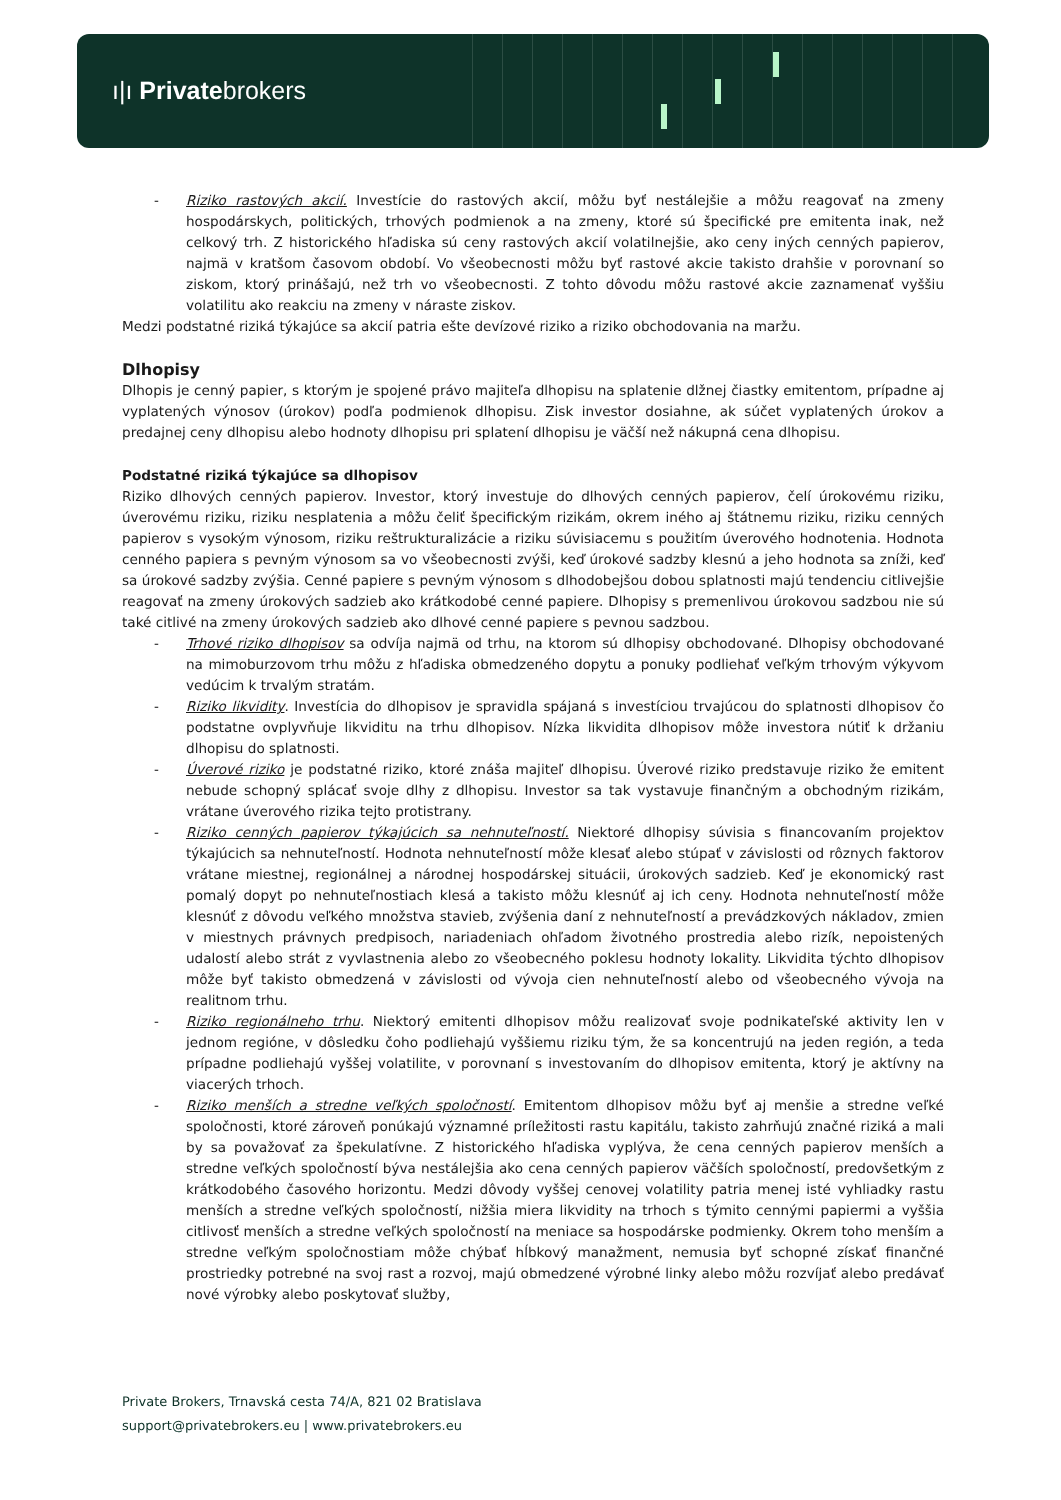ı|ı Privatebrokers
- Riziko rastových akcií. Investície do rastových akcií, môžu byť nestálejšie a môžu reagovať na zmeny hospodárskych, politických, trhových podmienok a na zmeny, ktoré sú špecifické pre emitenta inak, než celkový trh. Z historického hľadiska sú ceny rastových akcií volatilnejšie, ako ceny iných cenných papierov, najmä v kratšom časovom období. Vo všeobecnosti môžu byť rastové akcie takisto drahšie v porovnaní so ziskom, ktorý prinášajú, než trh vo všeobecnosti. Z tohto dôvodu môžu rastové akcie zaznamenať vyššiu volatilitu ako reakciu na zmeny v náraste ziskov.
Medzi podstatné riziká týkajúce sa akcií patria ešte devízové riziko a riziko obchodovania na maržu.
Dlhopisy
Dlhopis je cenný papier, s ktorým je spojené právo majiteľa dlhopisu na splatenie dlžnej čiastky emitentom, prípadne aj vyplatených výnosov (úrokov) podľa podmienok dlhopisu. Zisk investor dosiahne, ak súčet vyplatených úrokov a predajnej ceny dlhopisu alebo hodnoty dlhopisu pri splatení dlhopisu je väčší než nákupná cena dlhopisu.
Podstatné riziká týkajúce sa dlhopisov
Riziko dlhových cenných papierov. Investor, ktorý investuje do dlhových cenných papierov, čelí úrokovému riziku, úverovému riziku, riziku nesplatenia a môžu čeliť špecifickým rizikám, okrem iného aj štátnemu riziku, riziku cenných papierov s vysokým výnosom, riziku reštrukturalizácie a riziku súvisiacemu s použitím úverového hodnotenia. Hodnota cenného papiera s pevným výnosom sa vo všeobecnosti zvýši, keď úrokové sadzby klesnú a jeho hodnota sa zníži, keď sa úrokové sadzby zvýšia. Cenné papiere s pevným výnosom s dlhodobejšou dobou splatnosti majú tendenciu citlivejšie reagovať na zmeny úrokových sadzieb ako krátkodobé cenné papiere. Dlhopisy s premenlivou úrokovou sadzbou nie sú také citlivé na zmeny úrokových sadzieb ako dlhové cenné papiere s pevnou sadzbou.
- Trhové riziko dlhopisov sa odvíja najmä od trhu, na ktorom sú dlhopisy obchodované. Dlhopisy obchodované na mimoburzovom trhu môžu z hľadiska obmedzeného dopytu a ponuky podliehať veľkým trhovým výkyvom vedúcim k trvalým stratám.
- Riziko likvidity. Investícia do dlhopisov je spravidla spájaná s investíciou trvajúcou do splatnosti dlhopisov čo podstatne ovplyvňuje likviditu na trhu dlhopisov. Nízka likvidita dlhopisov môže investora nútiť k držaniu dlhopisu do splatnosti.
- Úverové riziko je podstatné riziko, ktoré znáša majiteľ dlhopisu. Úverové riziko predstavuje riziko že emitent nebude schopný splácať svoje dlhy z dlhopisu. Investor sa tak vystavuje finančným a obchodným rizikám, vrátane úverového rizika tejto protistrany.
- Riziko cenných papierov týkajúcich sa nehnuteľností. Niektoré dlhopisy súvisia s financovaním projektov týkajúcich sa nehnuteľností. Hodnota nehnuteľností môže klesať alebo stúpať v závislosti od rôznych faktorov vrátane miestnej, regionálnej a národnej hospodárskej situácii, úrokových sadzieb. Keď je ekonomický rast pomalý dopyt po nehnuteľnostiach klesá a takisto môžu klesnúť aj ich ceny. Hodnota nehnuteľností môže klesnúť z dôvodu veľkého množstva stavieb, zvýšenia daní z nehnuteľností a prevádzkových nákladov, zmien v miestnych právnych predpisoch, nariadeniach ohľadom životného prostredia alebo rizík, nepoistených udalostí alebo strát z vyvlastnenia alebo zo všeobecného poklesu hodnoty lokality. Likvidita týchto dlhopisov môže byť takisto obmedzená v závislosti od vývoja cien nehnuteľností alebo od všeobecného vývoja na realitnom trhu.
- Riziko regionálneho trhu. Niektorý emitenti dlhopisov môžu realizovať svoje podnikateľské aktivity len v jednom regióne, v dôsledku čoho podliehajú vyššiemu riziku tým, že sa koncentrujú na jeden región, a teda prípadne podliehajú vyššej volatilite, v porovnaní s investovaním do dlhopisov emitenta, ktorý je aktívny na viacerých trhoch.
- Riziko menších a stredne veľkých spoločností. Emitentom dlhopisov môžu byť aj menšie a stredne veľké spoločnosti, ktoré zároveň ponúkajú významné príležitosti rastu kapitálu, takisto zahrňujú značné riziká a mali by sa považovať za špekulatívne. Z historického hľadiska vyplýva, že cena cenných papierov menších a stredne veľkých spoločností býva nestálejšia ako cena cenných papierov väčších spoločností, predovšetkým z krátkodobého časového horizontu. Medzi dôvody vyššej cenovej volatility patria menej isté vyhliadky rastu menších a stredne veľkých spoločností, nižšia miera likvidity na trhoch s týmito cennými papiermi a vyššia citlivosť menších a stredne veľkých spoločností na meniace sa hospodárske podmienky. Okrem toho menším a stredne veľkým spoločnostiam môže chýbať hĺbkový manažment, nemusia byť schopné získať finančné prostriedky potrebné na svoj rast a rozvoj, majú obmedzené výrobné linky alebo môžu rozvíjať alebo predávať nové výrobky alebo poskytovať služby,
Private Brokers, Trnavská cesta 74/A, 821 02 Bratislava
support@privatebrokers.eu | www.privatebrokers.eu